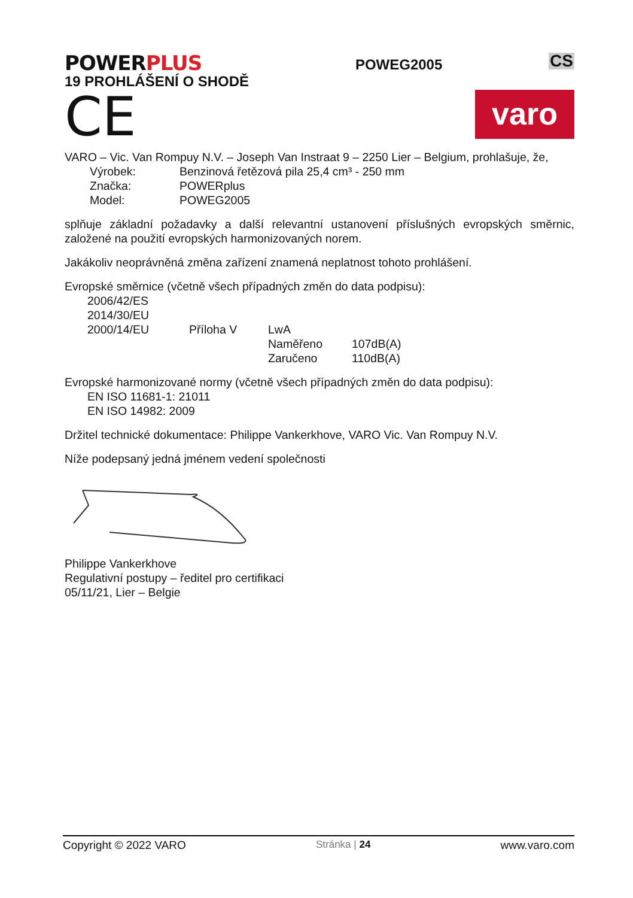POWERPLUS
19 PROHLÁŠENÍ O SHODĚ
POWEG2005
CS
CE
varo
VARO – Vic. Van Rompuy N.V. – Joseph Van Instraat 9 – 2250 Lier – Belgium, prohlašuje, že,
Výrobek: Benzinová řetězová pila 25,4 cm³ - 250 mm
Značka: POWERplus
Model: POWEG2005
splňuje základní požadavky a další relevantní ustanovení příslušných evropských směrnic, založené na použití evropských harmonizovaných norem.
Jakákoliv neoprávněná změna zařízení znamená neplatnost tohoto prohlášení.
Evropské směrnice (včetně všech případných změn do data podpisu):
2006/42/ES
2014/30/EU
2000/14/EU Příloha V LwA
Naměřeno 107dB(A)
Zaručeno 110dB(A)
Evropské harmonizované normy (včetně všech případných změn do data podpisu):
EN ISO 11681-1: 21011
EN ISO 14982: 2009
Držitel technické dokumentace: Philippe Vankerkhove, VARO Vic. Van Rompuy N.V.
Níže podepsaný jedná jménem vedení společnosti
Philippe Vankerkhove
Regulativní postupy – ředitel pro certifikaci
05/11/21, Lier – Belgie
Copyright © 2022 VARO Stránka | 24 www.varo.com